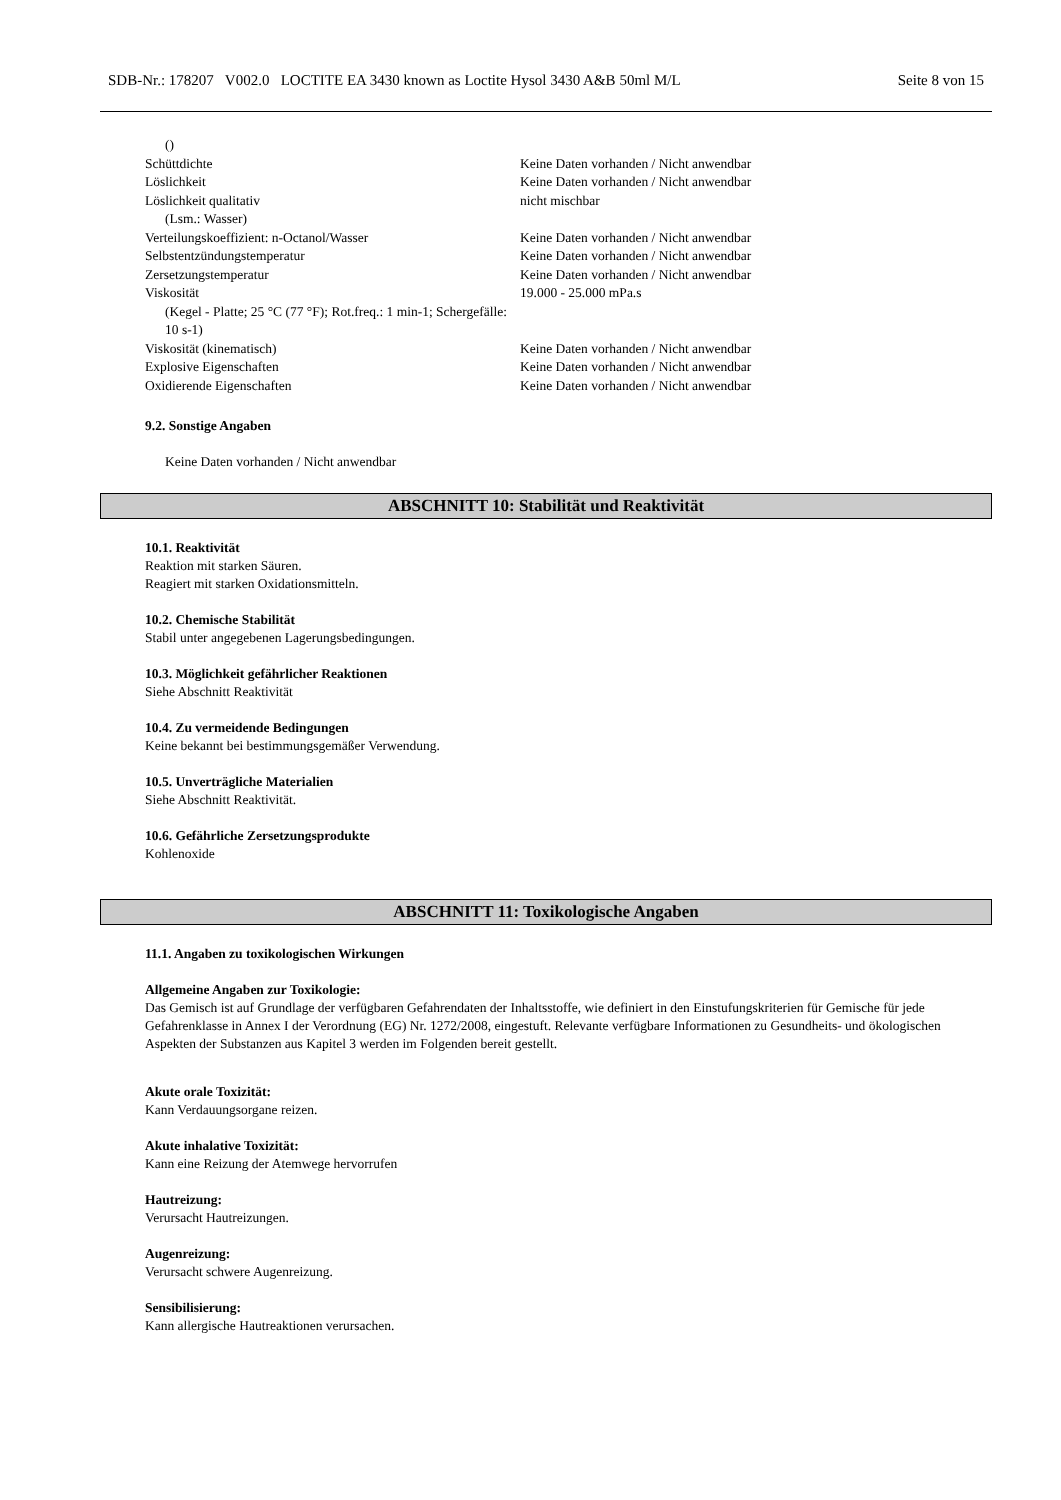SDB-Nr.: 178207 V002.0 LOCTITE EA 3430 known as Loctite Hysol 3430 A&B 50ml M/L Seite 8 von 15
| () | |
| Schüttdichte | Keine Daten vorhanden / Nicht anwendbar |
| Löslichkeit | Keine Daten vorhanden / Nicht anwendbar |
| Löslichkeit qualitativ (Lsm.: Wasser) | nicht mischbar |
| Verteilungskoeffizient: n-Octanol/Wasser | Keine Daten vorhanden / Nicht anwendbar |
| Selbstentzündungstemperatur | Keine Daten vorhanden / Nicht anwendbar |
| Zersetzungstemperatur | Keine Daten vorhanden / Nicht anwendbar |
| Viskosität (Kegel - Platte; 25 °C (77 °F); Rot.freq.: 1 min-1; Schergefälle: 10 s-1) | 19.000 - 25.000 mPa.s |
| Viskosität (kinematisch) | Keine Daten vorhanden / Nicht anwendbar |
| Explosive Eigenschaften | Keine Daten vorhanden / Nicht anwendbar |
| Oxidierende Eigenschaften | Keine Daten vorhanden / Nicht anwendbar |
9.2. Sonstige Angaben
Keine Daten vorhanden / Nicht anwendbar
ABSCHNITT 10: Stabilität und Reaktivität
10.1. Reaktivität
Reaktion mit starken Säuren.
Reagiert mit starken Oxidationsmitteln.
10.2. Chemische Stabilität
Stabil unter angegebenen Lagerungsbedingungen.
10.3. Möglichkeit gefährlicher Reaktionen
Siehe Abschnitt Reaktivität
10.4. Zu vermeidende Bedingungen
Keine bekannt bei bestimmungsgemäßer Verwendung.
10.5. Unverträgliche Materialien
Siehe Abschnitt Reaktivität.
10.6. Gefährliche Zersetzungsprodukte
Kohlenoxide
ABSCHNITT 11: Toxikologische Angaben
11.1. Angaben zu toxikologischen Wirkungen
Allgemeine Angaben zur Toxikologie:
Das Gemisch ist auf Grundlage der verfügbaren Gefahrendaten der Inhaltsstoffe, wie definiert in den Einstufungskriterien für Gemische für jede Gefahrenklasse in Annex I der Verordnung (EG) Nr. 1272/2008, eingestuft. Relevante verfügbare Informationen zu Gesundheits- und ökologischen Aspekten der Substanzen aus Kapitel 3 werden im Folgenden bereit gestellt.
Akute orale Toxizität:
Kann Verdauungsorgane reizen.
Akute inhalative Toxizität:
Kann eine Reizung der Atemwege hervorrufen
Hautreizung:
Verursacht Hautreizungen.
Augenreizung:
Verursacht schwere Augenreizung.
Sensibilisierung:
Kann allergische Hautreaktionen verursachen.